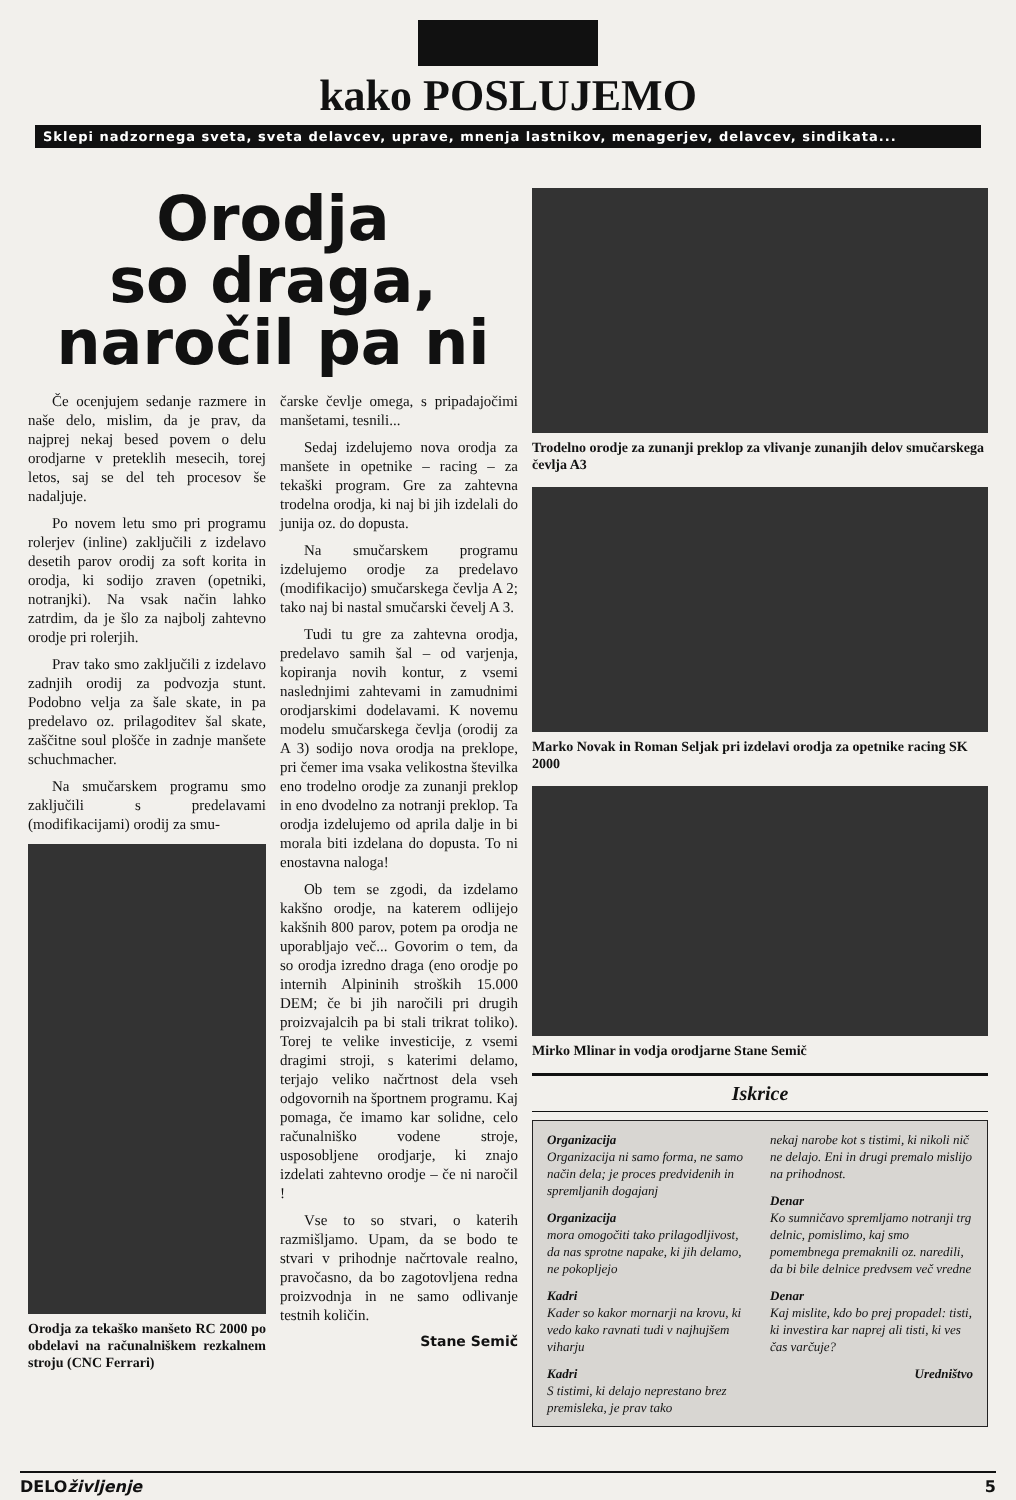kako POSLUJEMO
Sklepi nadzornega sveta, sveta delavcev, uprave, mnenja lastnikov, menagerjev, delavcev, sindikata...
Orodja
so draga,
naročil pa ni
Če ocenjujem sedanje razmere in naše delo, mislim, da je prav, da najprej nekaj besed povem o delu orodjarne v preteklih mesecih, torej letos, saj se del teh procesov še nadaljuje.
Po novem letu smo pri programu rolerjev (inline) zaključili z izdelavo desetih parov orodij za soft korita in orodja, ki sodijo zraven (opetniki, notranjki). Na vsak način lahko zatrdim, da je šlo za najbolj zahtevno orodje pri rolerjih.
Prav tako smo zaključili z izdelavo zadnjih orodij za podvozja stunt. Podobno velja za šale skate, in pa predelavo oz. prilagoditev šal skate, zaščitne soul plošče in zadnje manšete schuchmacher.
Na smučarskem programu smo zaključili s predelavami (modifikacijami) orodij za smu-
Orodja za tekaško manšeto RC 2000 po obdelavi na računalniškem rezkalnem stroju (CNC Ferrari)
čarske čevlje omega, s pripadajočimi manšetami, tesnili...
Sedaj izdelujemo nova orodja za manšete in opetnike – racing – za tekaški program. Gre za zahtevna trodelna orodja, ki naj bi jih izdelali do junija oz. do dopusta.
Na smučarskem programu izdelujemo orodje za predelavo (modifikacijo) smučarskega čevlja A 2; tako naj bi nastal smučarski čevelj A 3.
Tudi tu gre za zahtevna orodja, predelavo samih šal – od varjenja, kopiranja novih kontur, z vsemi naslednjimi zahtevami in zamudnimi orodjarskimi dodelavami. K novemu modelu smučarskega čevlja (orodij za A 3) sodijo nova orodja na preklope, pri čemer ima vsaka velikostna številka eno trodelno orodje za zunanji preklop in eno dvodelno za notranji preklop. Ta orodja izdelujemo od aprila dalje in bi morala biti izdelana do dopusta. To ni enostavna naloga!
Ob tem se zgodi, da izdelamo kakšno orodje, na katerem odlijejo kakšnih 800 parov, potem pa orodja ne uporabljajo več... Govorim o tem, da so orodja izredno draga (eno orodje po internih Alpininih stroških 15.000 DEM; če bi jih naročili pri drugih proizvajalcih pa bi stali trikrat toliko). Torej te velike investicije, z vsemi dragimi stroji, s katerimi delamo, terjajo veliko načrtnost dela vseh odgovornih na športnem programu. Kaj pomaga, če imamo kar solidne, celo računalniško vodene stroje, usposobljene orodjarje, ki znajo izdelati zahtevno orodje – če ni naročil !
Vse to so stvari, o katerih razmišljamo. Upam, da se bodo te stvari v prihodnje načrtovale realno, pravočasno, da bo zagotovljena redna proizvodnja in ne samo odlivanje testnih količin.
Stane Semič
Trodelno orodje za zunanji preklop za vlivanje zunanjih delov smučarskega čevlja A3
Marko Novak in Roman Seljak pri izdelavi orodja za opetnike racing SK 2000
Mirko Mlinar in vodja orodjarne Stane Semič
Iskrice
Organizacija
Organizacija ni samo forma, ne samo način dela; je proces predvidenih in spremljanih dogajanj
Organizacija
mora omogočiti tako prilagodljivost, da nas sprotne napake, ki jih delamo, ne pokopljejo
Kadri
Kader so kakor mornarji na krovu, ki vedo kako ravnati tudi v najhujšem viharju
Kadri
S tistimi, ki delajo neprestano brez premisleka, je prav tako
nekaj narobe kot s tistimi, ki nikoli nič ne delajo. Eni in drugi premalo mislijo na prihodnost.
Denar
Ko sumničavo spremljamo notranji trg delnic, pomislimo, kaj smo pomembnega premaknili oz. naredili, da bi bile delnice predvsem več vredne
Denar
Kaj mislite, kdo bo prej propadel: tisti, ki investira kar naprej ali tisti, ki ves čas varčuje?
Uredništvo
DELOživljenje 5